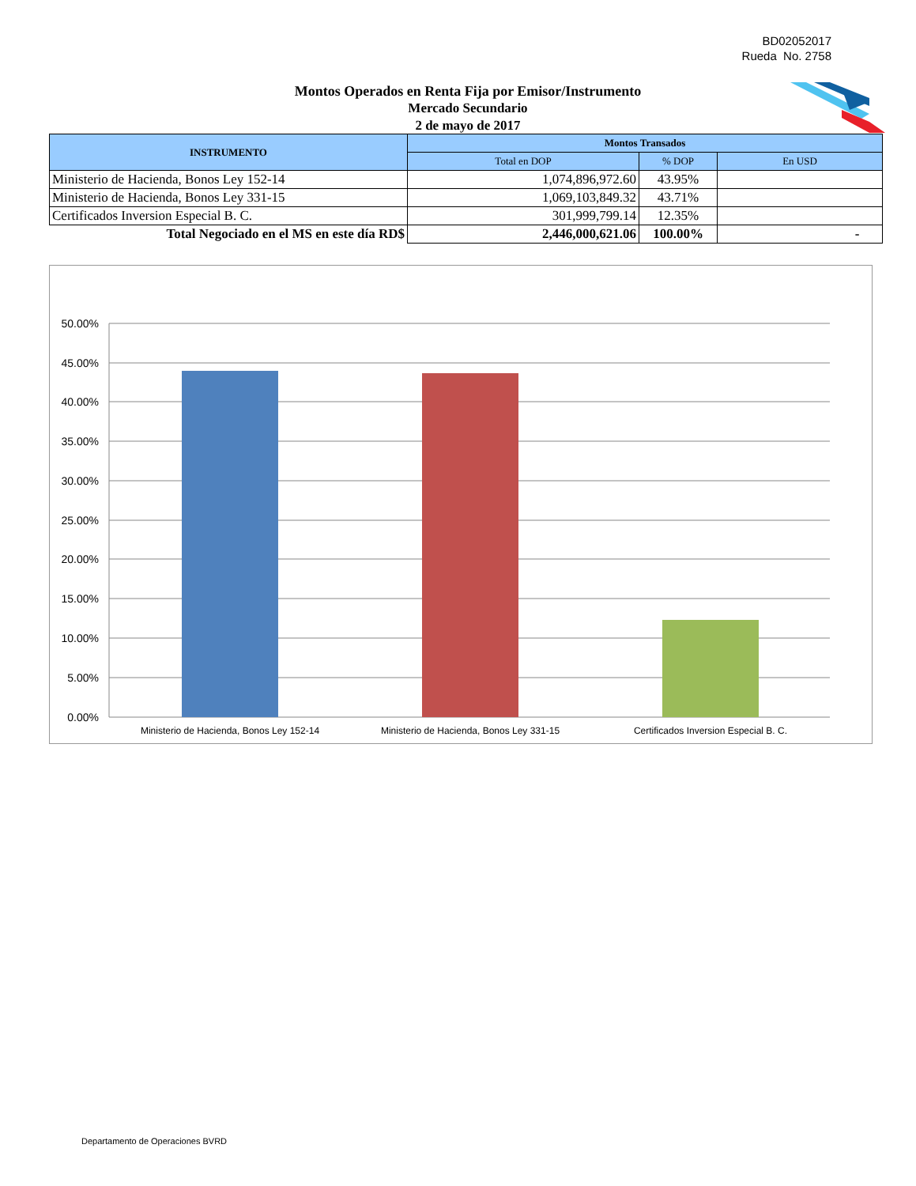BD02052017
Rueda No. 2758
Montos Operados en Renta Fija por Emisor/Instrumento
Mercado Secundario
2 de mayo de 2017
| INSTRUMENTO | Montos Transados | | |
| --- | --- | --- | --- |
| | Total en DOP | % DOP | En USD |
| Ministerio de Hacienda, Bonos Ley 152-14 | 1,074,896,972.60 | 43.95% | |
| Ministerio de Hacienda, Bonos Ley 331-15 | 1,069,103,849.32 | 43.71% | |
| Certificados Inversion Especial B. C. | 301,999,799.14 | 12.35% | |
| Total Negociado en el MS en este día RD$ | 2,446,000,621.06 | 100.00% | - |
50.00%
45.00%
40.00%
35.00%
30.00%
25.00%
20.00%
15.00%
10.00%
5.00%
0.00%
Ministerio de Hacienda, Bonos Ley 152-14
Ministerio de Hacienda, Bonos Ley 331-15
Certificados Inversion Especial B. C.
Departamento de Operaciones BVRD